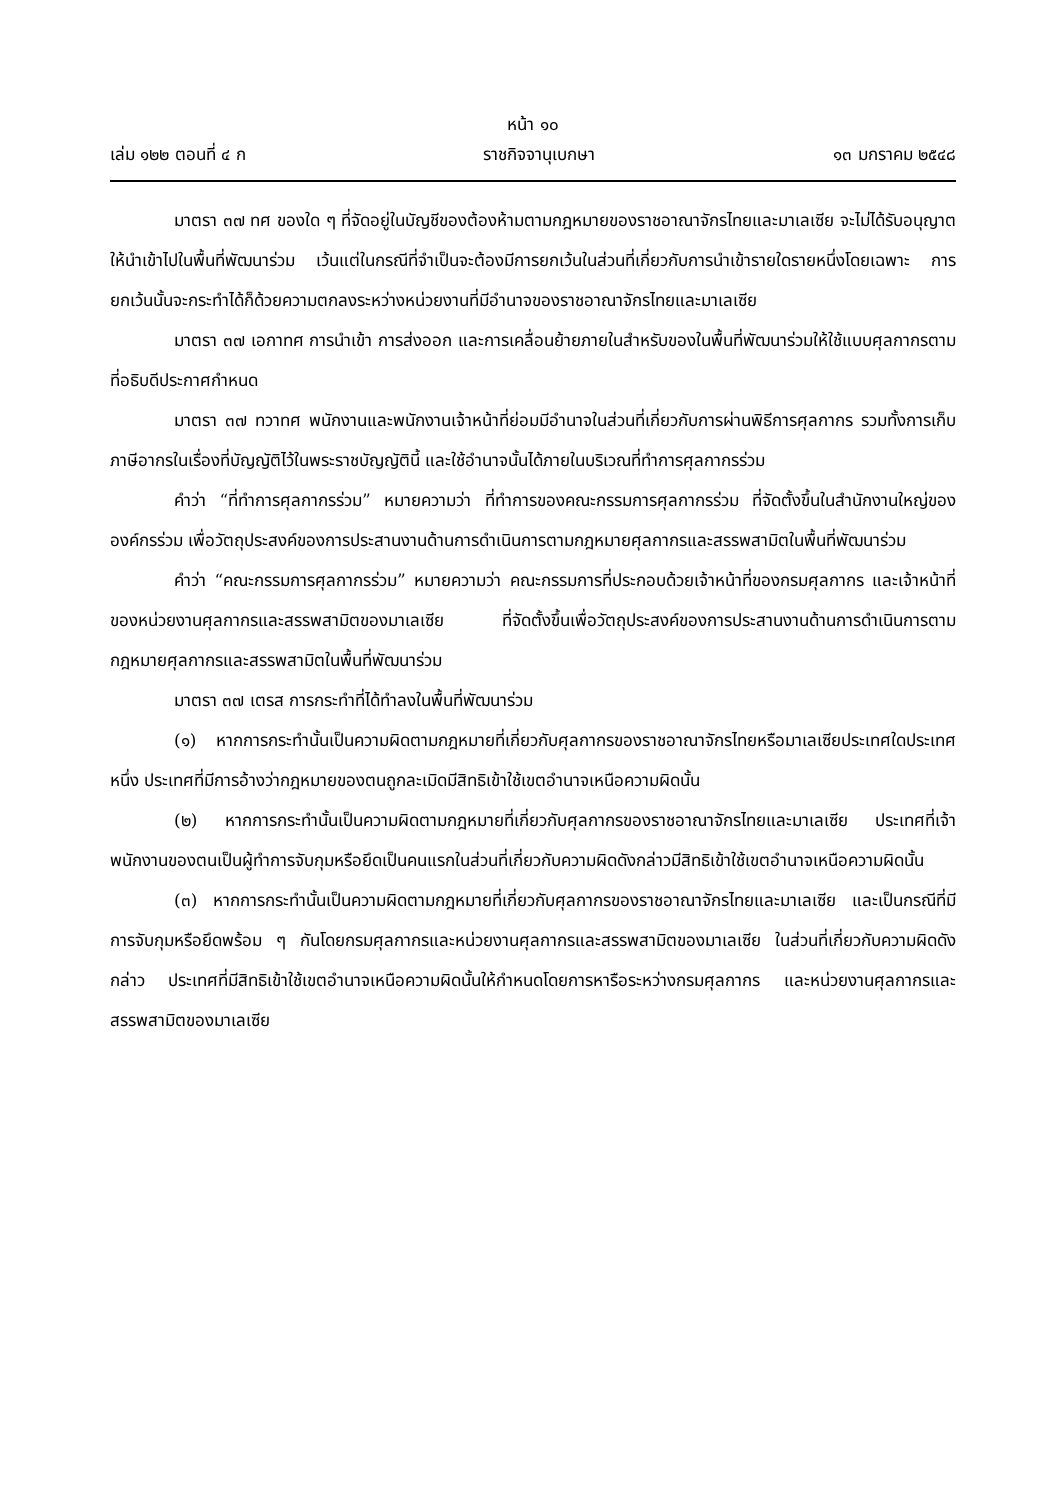หน้า ๑๐
เล่ม ๑๒๒ ตอนที่ ๔ ก ราชกิจจานุเบกษา ๑๓ มกราคม ๒๕๔๘
มาตรา ๓๗ ทศ ของใด ๆ ที่จัดอยู่ในบัญชีของต้องห้ามตามกฎหมายของราชอาณาจักรไทยและมาเลเซีย จะไม่ได้รับอนุญาตให้นำเข้าไปในพื้นที่พัฒนาร่วม เว้นแต่ในกรณีที่จำเป็นจะต้องมีการยกเว้นในส่วนที่เกี่ยวกับการนำเข้ารายใดรายหนึ่งโดยเฉพาะ การยกเว้นนั้นจะกระทำได้ก็ด้วยความตกลงระหว่างหน่วยงานที่มีอำนาจของราชอาณาจักรไทยและมาเลเซีย
มาตรา ๓๗ เอกาทศ การนำเข้า การส่งออก และการเคลื่อนย้ายภายในสำหรับของในพื้นที่พัฒนาร่วมให้ใช้แบบศุลกากรตามที่อธิบดีประกาศกำหนด
มาตรา ๓๗ ทวาทศ พนักงานและพนักงานเจ้าหน้าที่ย่อมมีอำนาจในส่วนที่เกี่ยวกับการผ่านพิธีการศุลกากร รวมทั้งการเก็บภาษีอากรในเรื่องที่บัญญัติไว้ในพระราชบัญญัตินี้ และใช้อำนาจนั้นได้ภายในบริเวณที่ทำการศุลกากรร่วม
คำว่า “ที่ทำการศุลกากรร่วม” หมายความว่า ที่ทำการของคณะกรรมการศุลกากรร่วม ที่จัดตั้งขึ้นในสำนักงานใหญ่ขององค์กรร่วม เพื่อวัตถุประสงค์ของการประสานงานด้านการดำเนินการตามกฎหมายศุลกากรและสรรพสามิตในพื้นที่พัฒนาร่วม
คำว่า “คณะกรรมการศุลกากรร่วม” หมายความว่า คณะกรรมการที่ประกอบด้วยเจ้าหน้าที่ของกรมศุลกากร และเจ้าหน้าที่ของหน่วยงานศุลกากรและสรรพสามิตของมาเลเซีย ที่จัดตั้งขึ้นเพื่อวัตถุประสงค์ของการประสานงานด้านการดำเนินการตามกฎหมายศุลกากรและสรรพสามิตในพื้นที่พัฒนาร่วม
มาตรา ๓๗ เตรส การกระทำที่ได้ทำลงในพื้นที่พัฒนาร่วม
(๑) หากการกระทำนั้นเป็นความผิดตามกฎหมายที่เกี่ยวกับศุลกากรของราชอาณาจักรไทยหรือมาเลเซียประเทศใดประเทศหนึ่ง ประเทศที่มีการอ้างว่ากฎหมายของตนถูกละเมิดมีสิทธิเข้าใช้เขตอำนาจเหนือความผิดนั้น
(๒) หากการกระทำนั้นเป็นความผิดตามกฎหมายที่เกี่ยวกับศุลกากรของราชอาณาจักรไทยและมาเลเซีย ประเทศที่เจ้าพนักงานของตนเป็นผู้ทำการจับกุมหรือยึดเป็นคนแรกในส่วนที่เกี่ยวกับความผิดดังกล่าวมีสิทธิเข้าใช้เขตอำนาจเหนือความผิดนั้น
(๓) หากการกระทำนั้นเป็นความผิดตามกฎหมายที่เกี่ยวกับศุลกากรของราชอาณาจักรไทยและมาเลเซีย และเป็นกรณีที่มีการจับกุมหรือยึดพร้อม ๆ กันโดยกรมศุลกากรและหน่วยงานศุลกากรและสรรพสามิตของมาเลเซีย ในส่วนที่เกี่ยวกับความผิดดังกล่าว ประเทศที่มีสิทธิเข้าใช้เขตอำนาจเหนือความผิดนั้นให้กำหนดโดยการหารือระหว่างกรมศุลกากร และหน่วยงานศุลกากรและสรรพสามิตของมาเลเซีย